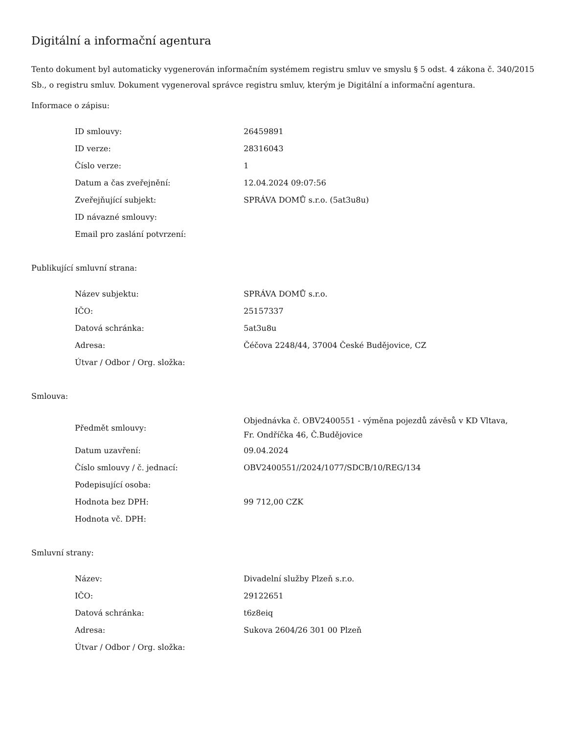Digitální a informační agentura
Tento dokument byl automaticky vygenerován informačním systémem registru smluv ve smyslu § 5 odst. 4 zákona č. 340/2015 Sb., o registru smluv. Dokument vygeneroval správce registru smluv, kterým je Digitální a informační agentura.
Informace o zápisu:
| ID smlouvy: | 26459891 |
| ID verze: | 28316043 |
| Číslo verze: | 1 |
| Datum a čas zveřejnění: | 12.04.2024 09:07:56 |
| Zveřejňující subjekt: | SPRÁVA DOMŮ s.r.o. (5at3u8u) |
| ID návazné smlouvy: | |
| Email pro zaslání potvrzení: | |
Publikující smluvní strana:
| Název subjektu: | SPRÁVA DOMŮ s.r.o. |
| IČO: | 25157337 |
| Datová schránka: | 5at3u8u |
| Adresa: | Čéčova 2248/44, 37004 České Budějovice, CZ |
| Útvar / Odbor / Org. složka: | |
Smlouva:
| Předmět smlouvy: | Objednávka č. OBV2400551 - výměna pojezdů závěsů v KD Vltava, Fr. Ondříčka 46, Č.Budějovice |
| Datum uzavření: | 09.04.2024 |
| Číslo smlouvy / č. jednací: | OBV2400551//2024/1077/SDCB/10/REG/134 |
| Podepisující osoba: | |
| Hodnota bez DPH: | 99 712,00 CZK |
| Hodnota vč. DPH: | |
Smluvní strany:
| Název: | Divadelní služby Plzeň s.r.o. |
| IČO: | 29122651 |
| Datová schránka: | t6z8eiq |
| Adresa: | Sukova 2604/26 301 00 Plzeň |
| Útvar / Odbor / Org. složka: | |